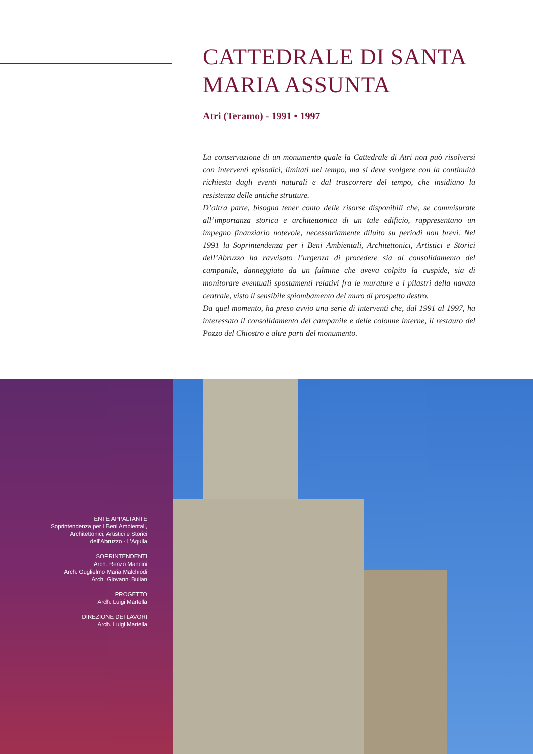CATTEDRALE DI SANTA MARIA ASSUNTA
Atri (Teramo) - 1991 • 1997
La conservazione di un monumento quale la Cattedrale di Atri non può risolversi con interventi episodici, limitati nel tempo, ma si deve svolgere con la continuità richiesta dagli eventi naturali e dal trascorrere del tempo, che insidiano la resistenza delle antiche strutture.
D’altra parte, bisogna tener conto delle risorse disponibili che, se commisurate all’importanza storica e architettonica di un tale edificio, rappresentano un impegno finanziario notevole, necessariamente diluito su periodi non brevi. Nel 1991 la Soprintendenza per i Beni Ambientali, Architettonici, Artistici e Storici dell’Abruzzo ha ravvisato l’urgenza di procedere sia al consolidamento del campanile, danneggiato da un fulmine che aveva colpito la cuspide, sia di monitorare eventuali spostamenti relativi fra le murature e i pilastri della navata centrale, visto il sensibile spiombamento del muro di prospetto destro.
Da quel momento, ha preso avvio una serie di interventi che, dal 1991 al 1997, ha interessato il consolidamento del campanile e delle colonne interne, il restauro del Pozzo del Chiostro e altre parti del monumento.
ENTE APPALTANTE
Soprintendenza per i Beni Ambientali,
Architettonici, Artistici e Storici
dell’Abruzzo - L’Aquila
SOPRINTENDENTI
Arch. Renzo Mancini
Arch. Guglielmo Maria Malchiodi
Arch. Giovanni Bulian
PROGETTO
Arch. Luigi Martella
DIREZIONE DEI LAVORI
Arch. Luigi Martella